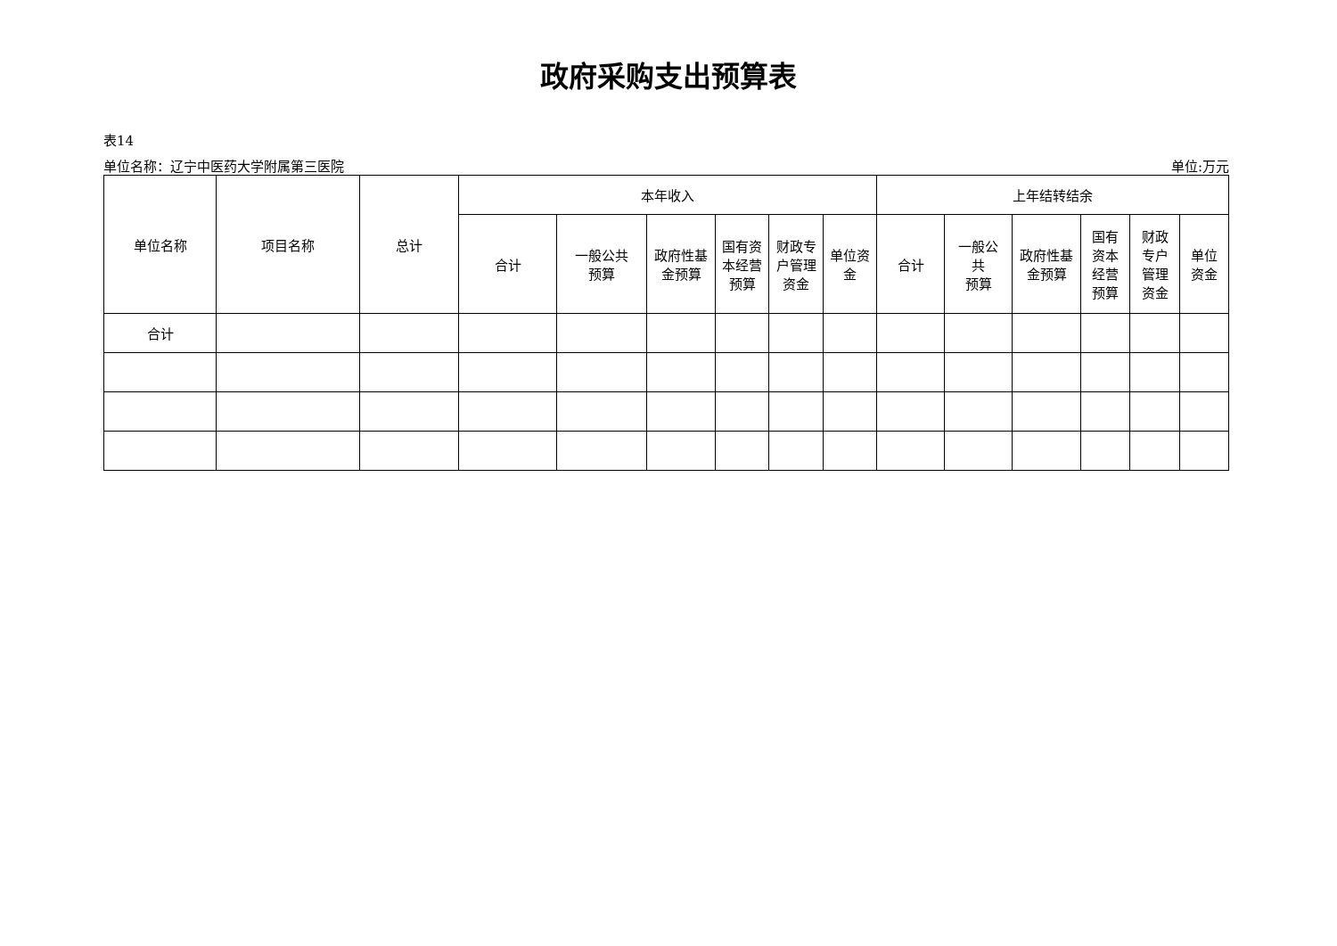政府采购支出预算表
表14
单位名称：辽宁中医药大学附属第三医院 单位:万元
| 单位名称 | 项目名称 | 总计 | 本年收入 | | | | | | 上年结转结余 | | | | | |
| --- | --- | --- | --- | --- | --- | --- | --- | --- | --- | --- | --- | --- | --- | --- |
| | | | 合计 | 一般公共 预算 | 政府性基 金预算 | 国有资 本经营 预算 | 财政专 户管理 资金 | 单位资 金 | 合计 | 一般公 共 预算 | 政府性基 金预算 | 国有 资本 经营 预算 | 财政 专户 管理 资金 | 单位 资金 |
| 合计 | | | | | | | | | | | | | | |